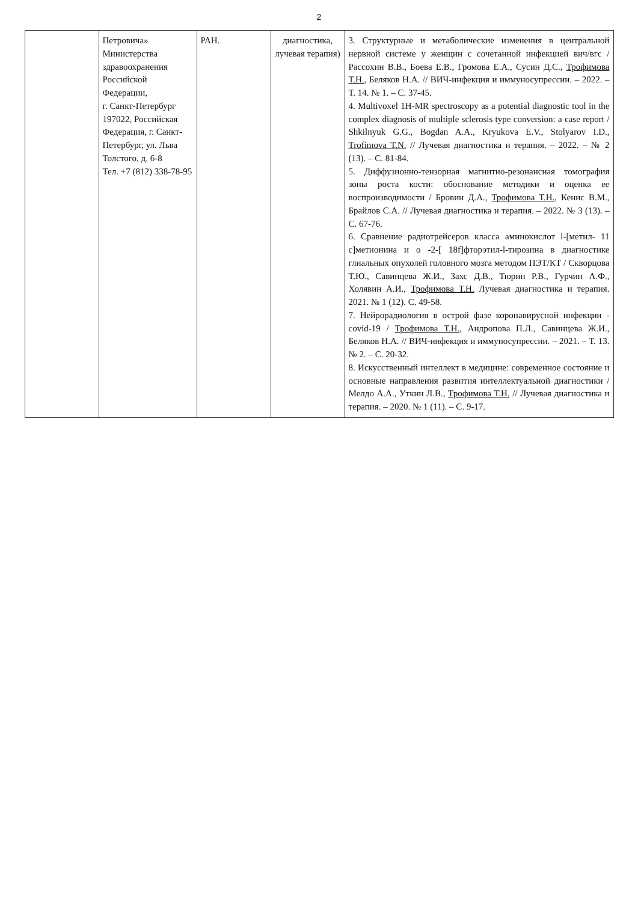2
| | Петровича» Министерства здравоохранения Российской Федерации, г. Санкт-Петербург 197022, Российская Федерация, г. Санкт-Петербург, ул. Льва Толстого, д. 6-8 Тел. +7 (812) 338-78-95 | РАН. | диагностика, лучевая терапия) | 3. Структурные и метаболические изменения в центральной нервной системе у женщин с сочетанной инфекцией вич/вгс / Рассохин В.В., Боева Е.В., Громова Е.А., Сусин Д.С., Трофимова Т.Н. , Беляков Н.А. // ВИЧ-инфекция и иммуносупрессии. – 2022. – Т. 14. № 1. – С. 37-45. 4. Multivoxel 1H-MR spectroscopy as a potential diagnostic tool in the complex diagnosis of multiple sclerosis type conversion: a case report / Shkilnyuk G.G., Bogdan A.A., Kryukova E.V., Stolyarov I.D., Trofimova T.N. // Лучевая диагностика и терапия. – 2022. – № 2 (13). – С. 81-84. 5. Диффузионно-тензорная магнитно-резонансная томография зоны роста кости: обоснование методики и оценка ее воспроизводимости / Бровин Д.А., Трофимова Т.Н. , Кенис В.М., Брайлов С.А. // Лучевая диагностика и терапия. – 2022. № 3 (13). – С. 67-76. 6. Сравнение радиотрейсеров класса аминокислот l-[метил- 11 c]метионина и о -2-[ 18f]фторэтил-l-тирозина в диагностике глиальных опухолей головного мозга методом ПЭТ/КТ / Скворцова Т.Ю., Савинцева Ж.И., Захс Д.В., Тюрин Р.В., Гурчин А.Ф., Холявин А.И., Трофимова Т.Н. Лучевая диагностика и терапия. 2021. № 1 (12). С. 49-58. 7. Нейрорадиология в острой фазе коронавирусной инфекции - covid-19 / Трофимова Т.Н. , Андропова П.Л., Савинцева Ж.И., Беляков Н.А. // ВИЧ-инфекция и иммуносупрессии. – 2021. – Т. 13. № 2. – С. 20-32. 8. Искусственный интеллект в медицине: современное состояние и основные направления развития интеллектуальной диагностики / Мелдо А.А., Уткин Л.В., Трофимова Т.Н. // Лучевая диагностика и терапия. – 2020. № 1 (11). – С. 9-17. |